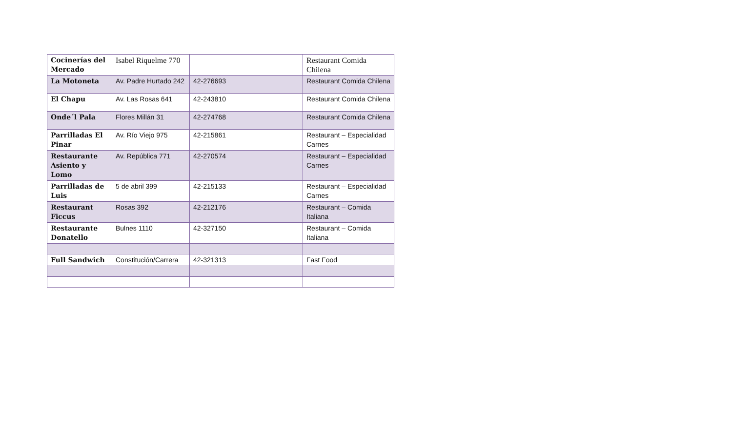| Cocinerías del Mercado | Isabel Riquelme 770 | | Restaurant Comida Chilena |
| La Motoneta | Av. Padre Hurtado 242 | 42-276693 | Restaurant Comida Chilena |
| El Chapu | Av. Las Rosas 641 | 42-243810 | Restaurant Comida Chilena |
| Onde´l Pala | Flores Millán 31 | 42-274768 | Restaurant Comida Chilena |
| Parrilladas El Pinar | Av. Río Viejo 975 | 42-215861 | Restaurant – Especialidad Carnes |
| Restaurante Asiento y Lomo | Av. República 771 | 42-270574 | Restaurant – Especialidad Carnes |
| Parrilladas de Luis | 5 de abril 399 | 42-215133 | Restaurant – Especialidad Carnes |
| Restaurant Ficcus | Rosas 392 | 42-212176 | Restaurant – Comida Italiana |
| Restaurante Donatello | Bulnes 1110 | 42-327150 | Restaurant – Comida Italiana |
| Full Sandwich | Constitución/Carrera | 42-321313 | Fast Food |